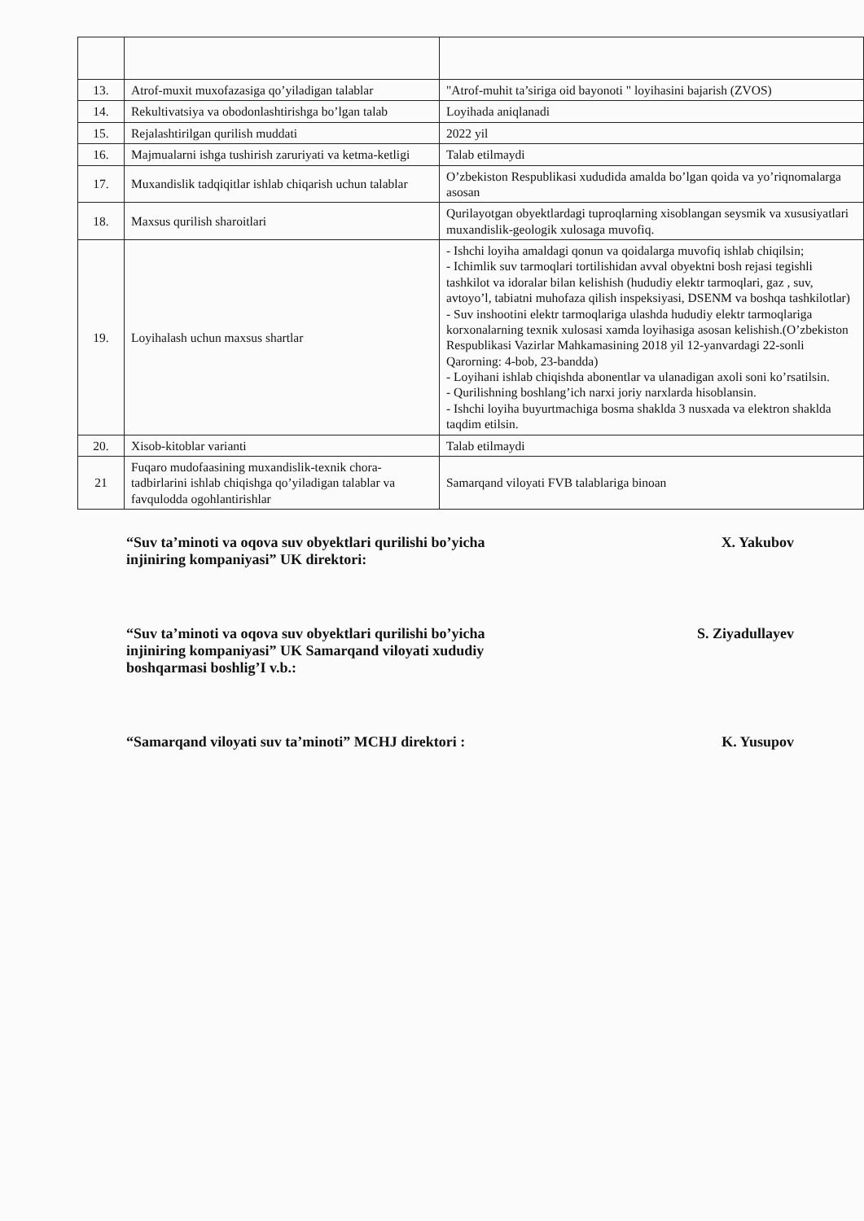| 13. | Atrof-muxit muxofazasiga qo’yiladigan talablar | "Atrof-muhit ta’siriga oid bayonoti " loyihasini bajarish (ZVOS) |
| 14. | Rekultivatsiya va obodonlashtirishga bo’lgan talab | Loyihada aniqlanadi |
| 15. | Rejalashtirilgan qurilish muddati | 2022 yil |
| 16. | Majmualarni ishga tushirish zaruriyati va ketma-ketligi | Talab etilmaydi |
| 17. | Muxandislik tadqiqitlar ishlab chiqarish uchun talablar | O’zbekiston Respublikasi xududida amalda bo’lgan qoida va yo’riqnomalarga asosan |
| 18. | Maxsus qurilish sharoitlari | Qurilayotgan obyektlardagi tuproqlarning xisoblangan seysmik va xususiyatlari muxandislik-geologik xulosaga muvofiq. |
| 19. | Loyihalash uchun maxsus shartlar | - Ishchi loyiha amaldagi qonun va qoidalarga muvofiq ishlab chiqilsin; - Ichimlik suv tarmoqlari tortilishidan avval obyektni bosh rejasi tegishli tashkilot va idoralar bilan kelishish (hududiy elektr tarmoqlari, gaz , suv, avtoyo’l, tabiatni muhofaza qilish inspeksiyasi, DSENM va boshqa tashkilotlar) - Suv inshootini elektr tarmoqlariga ulashda hududiy elektr tarmoqlariga korxonalarning texnik xulosasi xamda loyihasiga asosan kelishish.(O’zbekiston Respublikasi Vazirlar Mahkamasining 2018 yil 12-yanvardagi 22-sonli Qarorning: 4-bob, 23-bandda) - Loyihani ishlab chiqishda abonentlar va ulanadigan axoli soni ko’rsatilsin. - Qurilishning boshlang’ich narxi joriy narxlarda hisoblansin. - Ishchi loyiha buyurtmachiga bosma shaklda 3 nusxada va elektron shaklda taqdim etilsin. |
| 20. | Xisob-kitoblar varianti | Talab etilmaydi |
| 21 | Fuqaro mudofaasining muxandislik-texnik chora-tadbirlarini ishlab chiqishga qo’yiladigan talablar va favqulodda ogohlantirishlar | Samarqand viloyati FVB talablariga binoan |
“Suv ta’minoti va oqova suv obyektlari qurilishi bo’yicha injiniring kompaniyasi” UK direktori:
X. Yakubov
“Suv ta’minoti va oqova suv obyektlari qurilishi bo’yicha injiniring kompaniyasi” UK Samarqand viloyati xududiy boshqarmasi boshlig’I v.b.:
S. Ziyadullayev
“Samarqand viloyati suv ta’minoti” MCHJ direktori :
K. Yusupov